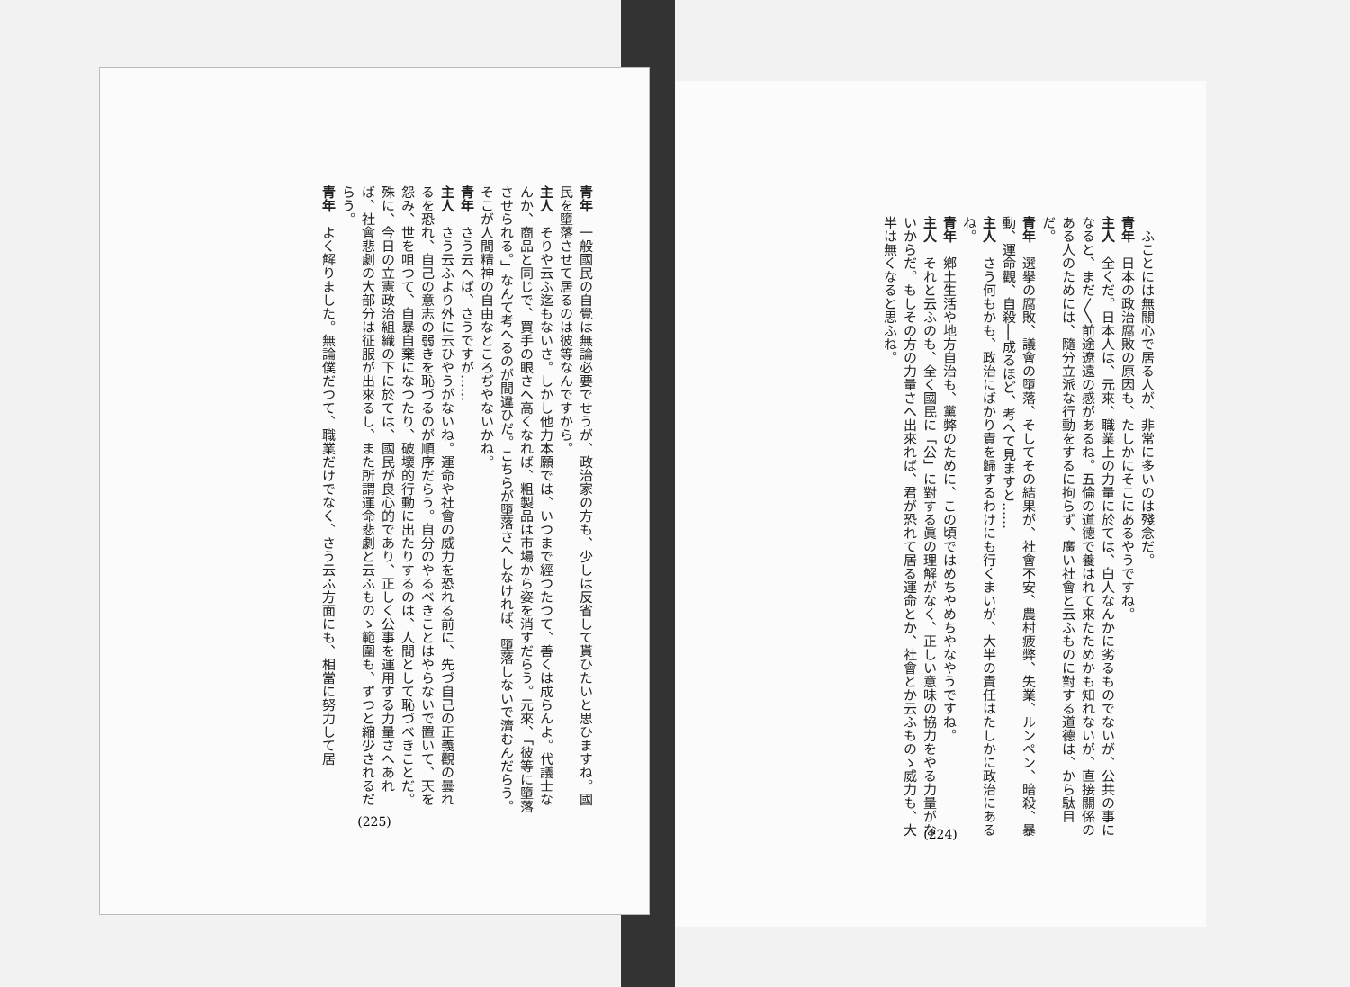ふことには無關心で居る人が、非常に多いのは殘念だ。
青年　日本の政治腐敗の原因も、たしかにそこにあるやうですね。
主人　全くだ。日本人は、元來、職業上の力量に於ては、白人なんかに劣るものでないが、公共の事になると、まだ〳〵前途遼遠の感があるね。五倫の道德で養はれて來たためかも知れないが、直接關係のある人のためには、隨分立派な行動をするに拘らず、廣い社會と云ふものに對する道德は、から駄目だ。
青年　選擧の腐敗、議會の墮落、そしてその結果が、社會不安、農村疲弊、失業、ルンペン、暗殺、暴動、運命觀、自殺──成るほど、考へて見ますと……
主人　さう何もかも、政治にばかり責を歸するわけにも行くまいが、大半の責任はたしかに政治にあるね。
青年　鄕土生活や地方自治も、黨弊のために、この頃ではめちやめちやなやうですね。
主人　それと云ふのも、全く國民に「公」に對する眞の理解がなく、正しい意味の協力をやる力量がないからだ。もしその方の力量さへ出來れば、君が恐れて居る運命とか、社會とか云ふものゝ威力も、大半は無くなると思ふね。
(224)
青年　一般國民の自覺は無論必要でせうが、政治家の方も、少しは反省して貰ひたいと思ひますね。國民を墮落させて居るのは彼等なんですから。
主人　そりや云ふ迄もないさ。しかし他力本願では、いつまで經つたつて、善くは成らんよ。代議士なんか、商品と同じで、買手の眼さへ高くなれば、粗製品は市場から姿を消すだらう。元來、「彼等に墮落させられる。」なんて考へるのが間違ひだ。こちらが墮落さへしなければ、墮落しないで濟むんだらう。そこが人間精神の自由なところぢやないかね。
青年　さう云へば、さうですが……
主人　さう云ふより外に云ひやうがないね。運命や社會の威力を恐れる前に、先づ自己の正義觀の曇れるを恐れ、自己の意志の弱きを恥づるのが順序だらう。自分のやるべきことはやらないで置いて、天を怨み、世を咀つて、自暴自棄になつたり、破壞的行動に出たりするのは、人間として恥づべきことだ。殊に、今日の立憲政治組織の下に於ては、國民が良心的であり、正しく公事を運用する力量さへあれば、社會悲劇の大部分は征服が出來るし、また所謂運命悲劇と云ふものゝ範圍も、ずつと縮少されるだらう。
青年　よく解りました。無論僕だつて、職業だけでなく、さう云ふ方面にも、相當に努力して居
(225)